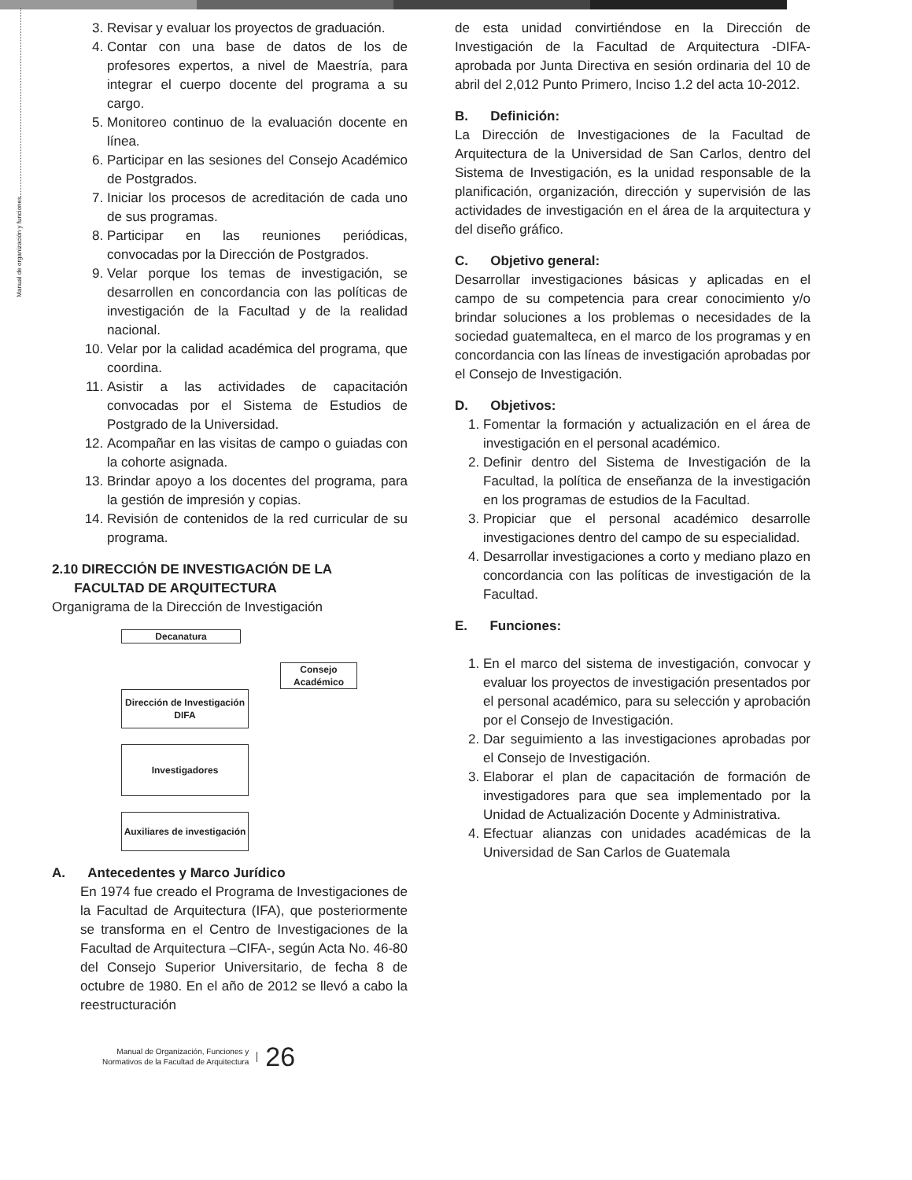Manual de organización y funciones
3. Revisar y evaluar los proyectos de graduación.
4. Contar con una base de datos de los de profesores expertos, a nivel de Maestría, para integrar el cuerpo docente del programa a su cargo.
5. Monitoreo continuo de la evaluación docente en línea.
6. Participar en las sesiones del Consejo Académico de Postgrados.
7. Iniciar los procesos de acreditación de cada uno de sus programas.
8. Participar en las reuniones periódicas, convocadas por la Dirección de Postgrados.
9. Velar porque los temas de investigación, se desarrollen en concordancia con las políticas de investigación de la Facultad y de la realidad nacional.
10. Velar por la calidad académica del programa, que coordina.
11. Asistir a las actividades de capacitación convocadas por el Sistema de Estudios de Postgrado de la Universidad.
12. Acompañar en las visitas de campo o guiadas con la cohorte asignada.
13. Brindar apoyo a los docentes del programa, para la gestión de impresión y copias.
14. Revisión de contenidos de la red curricular de su programa.
2.10 DIRECCIÓN DE INVESTIGACIÓN DE LA
FACULTAD DE ARQUITECTURA
Organigrama de la Dirección de Investigación
Decanatura
Consejo Académico
Dirección de Investigación DIFA
Investigadores
Auxiliares de investigación
A. Antecedentes y Marco Jurídico
En 1974 fue creado el Programa de Investigaciones de la Facultad de Arquitectura (IFA), que posteriormente se transforma en el Centro de Investigaciones de la Facultad de Arquitectura –CIFA-, según Acta No. 46-80 del Consejo Superior Universitario, de fecha 8 de octubre de 1980. En el año de 2012 se llevó a cabo la reestructuración
de esta unidad convirtiéndose en la Dirección de Investigación de la Facultad de Arquitectura -DIFA- aprobada por Junta Directiva en sesión ordinaria del 10 de abril del 2,012 Punto Primero, Inciso 1.2 del acta 10-2012.
B. Definición:
La Dirección de Investigaciones de la Facultad de Arquitectura de la Universidad de San Carlos, dentro del Sistema de Investigación, es la unidad responsable de la planificación, organización, dirección y supervisión de las actividades de investigación en el área de la arquitectura y del diseño gráfico.
C. Objetivo general:
Desarrollar investigaciones básicas y aplicadas en el campo de su competencia para crear conocimiento y/o brindar soluciones a los problemas o necesidades de la sociedad guatemalteca, en el marco de los programas y en concordancia con las líneas de investigación aprobadas por el Consejo de Investigación.
D. Objetivos:
1. Fomentar la formación y actualización en el área de investigación en el personal académico.
2. Definir dentro del Sistema de Investigación de la Facultad, la política de enseñanza de la investigación en los programas de estudios de la Facultad.
3. Propiciar que el personal académico desarrolle investigaciones dentro del campo de su especialidad.
4. Desarrollar investigaciones a corto y mediano plazo en concordancia con las políticas de investigación de la Facultad.
E. Funciones:
1. En el marco del sistema de investigación, convocar y evaluar los proyectos de investigación presentados por el personal académico, para su selección y aprobación por el Consejo de Investigación.
2. Dar seguimiento a las investigaciones aprobadas por el Consejo de Investigación.
3. Elaborar el plan de capacitación de formación de investigadores para que sea implementado por la Unidad de Actualización Docente y Administrativa.
4. Efectuar alianzas con unidades académicas de la Universidad de San Carlos de Guatemala
Manual de Organización, Funciones y
Normativos de la Facultad de Arquitectura
26